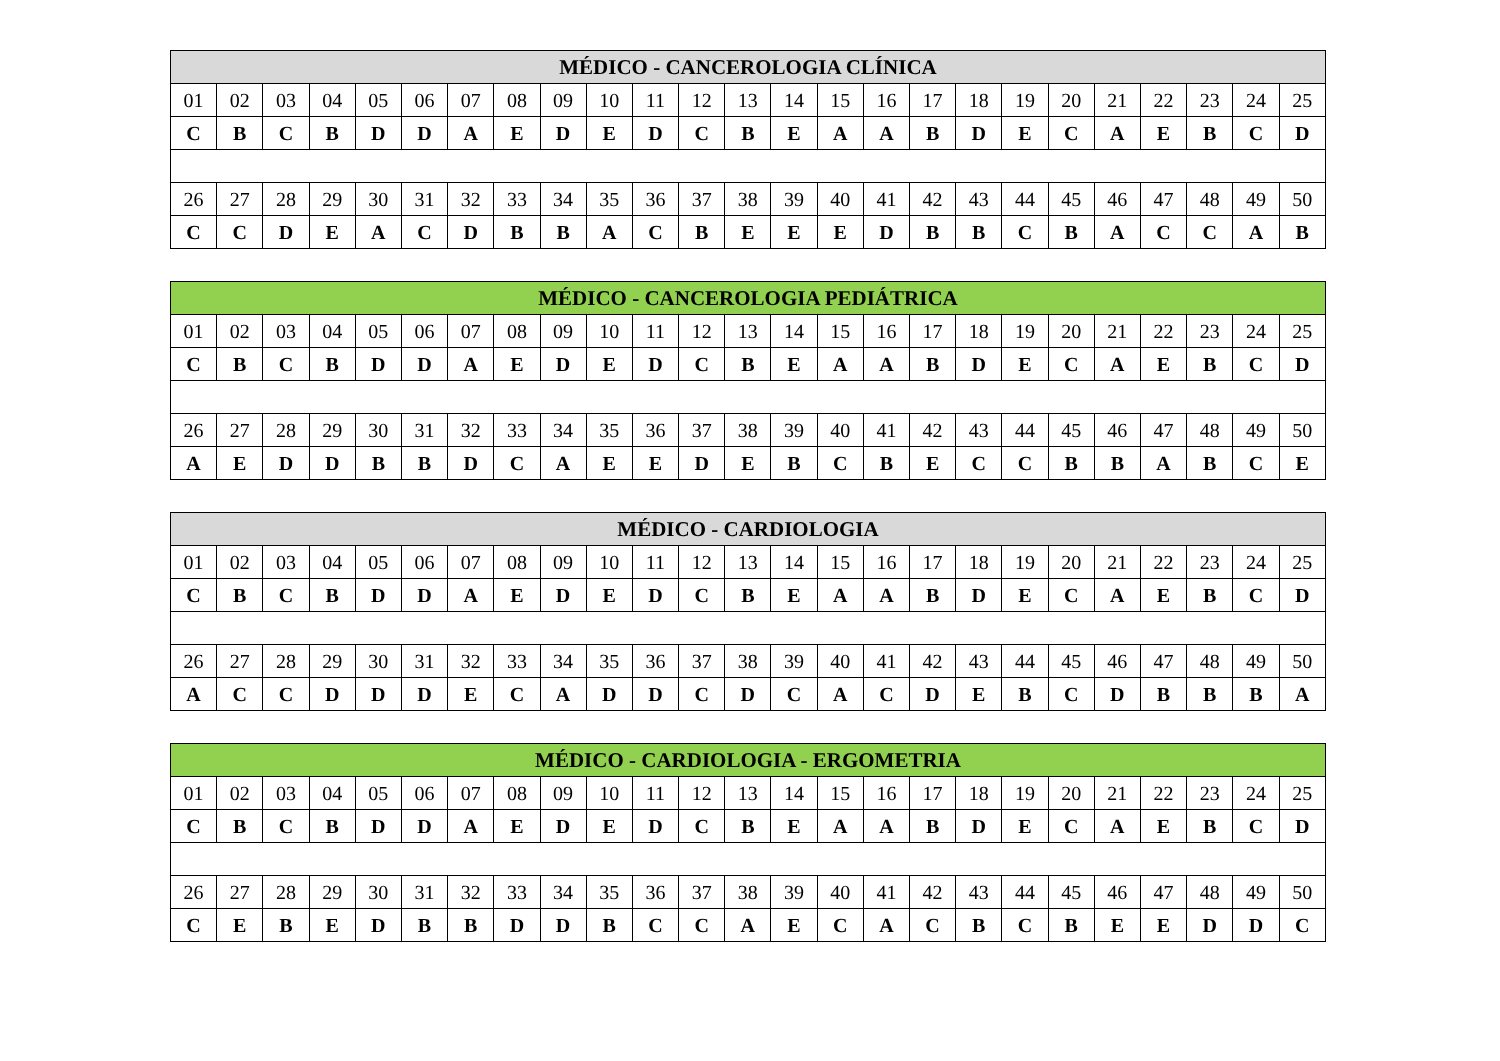| MÉDICO - CANCEROLOGIA CLÍNICA | | | | | | | | | | | | | | | | | | | | | | | | |
| --- | --- | --- | --- | --- | --- | --- | --- | --- | --- | --- | --- | --- | --- | --- | --- | --- | --- | --- | --- | --- | --- | --- | --- | --- |
| 01 | 02 | 03 | 04 | 05 | 06 | 07 | 08 | 09 | 10 | 11 | 12 | 13 | 14 | 15 | 16 | 17 | 18 | 19 | 20 | 21 | 22 | 23 | 24 | 25 |
| C | B | C | B | D | D | A | E | D | E | D | C | B | E | A | A | B | D | E | C | A | E | B | C | D |
| 26 | 27 | 28 | 29 | 30 | 31 | 32 | 33 | 34 | 35 | 36 | 37 | 38 | 39 | 40 | 41 | 42 | 43 | 44 | 45 | 46 | 47 | 48 | 49 | 50 |
| C | C | D | E | A | C | D | B | B | A | C | B | E | E | E | D | B | B | C | B | A | C | C | A | B |
| MÉDICO - CANCEROLOGIA PEDIÁTRICA | | | | | | | | | | | | | | | | | | | | | | | | |
| --- | --- | --- | --- | --- | --- | --- | --- | --- | --- | --- | --- | --- | --- | --- | --- | --- | --- | --- | --- | --- | --- | --- | --- | --- |
| 01 | 02 | 03 | 04 | 05 | 06 | 07 | 08 | 09 | 10 | 11 | 12 | 13 | 14 | 15 | 16 | 17 | 18 | 19 | 20 | 21 | 22 | 23 | 24 | 25 |
| C | B | C | B | D | D | A | E | D | E | D | C | B | E | A | A | B | D | E | C | A | E | B | C | D |
| 26 | 27 | 28 | 29 | 30 | 31 | 32 | 33 | 34 | 35 | 36 | 37 | 38 | 39 | 40 | 41 | 42 | 43 | 44 | 45 | 46 | 47 | 48 | 49 | 50 |
| A | E | D | D | B | B | D | C | A | E | E | D | E | B | C | B | E | C | C | B | B | A | B | C | E |
| MÉDICO - CARDIOLOGIA | | | | | | | | | | | | | | | | | | | | | | | | |
| --- | --- | --- | --- | --- | --- | --- | --- | --- | --- | --- | --- | --- | --- | --- | --- | --- | --- | --- | --- | --- | --- | --- | --- | --- |
| 01 | 02 | 03 | 04 | 05 | 06 | 07 | 08 | 09 | 10 | 11 | 12 | 13 | 14 | 15 | 16 | 17 | 18 | 19 | 20 | 21 | 22 | 23 | 24 | 25 |
| C | B | C | B | D | D | A | E | D | E | D | C | B | E | A | A | B | D | E | C | A | E | B | C | D |
| 26 | 27 | 28 | 29 | 30 | 31 | 32 | 33 | 34 | 35 | 36 | 37 | 38 | 39 | 40 | 41 | 42 | 43 | 44 | 45 | 46 | 47 | 48 | 49 | 50 |
| A | C | C | D | D | D | E | C | A | D | D | C | D | C | A | C | D | E | B | C | D | B | B | B | A |
| MÉDICO - CARDIOLOGIA - ERGOMETRIA | | | | | | | | | | | | | | | | | | | | | | | | |
| --- | --- | --- | --- | --- | --- | --- | --- | --- | --- | --- | --- | --- | --- | --- | --- | --- | --- | --- | --- | --- | --- | --- | --- | --- |
| 01 | 02 | 03 | 04 | 05 | 06 | 07 | 08 | 09 | 10 | 11 | 12 | 13 | 14 | 15 | 16 | 17 | 18 | 19 | 20 | 21 | 22 | 23 | 24 | 25 |
| C | B | C | B | D | D | A | E | D | E | D | C | B | E | A | A | B | D | E | C | A | E | B | C | D |
| 26 | 27 | 28 | 29 | 30 | 31 | 32 | 33 | 34 | 35 | 36 | 37 | 38 | 39 | 40 | 41 | 42 | 43 | 44 | 45 | 46 | 47 | 48 | 49 | 50 |
| C | E | B | E | D | B | B | D | D | B | C | C | A | E | C | A | C | B | C | B | E | E | D | D | C |